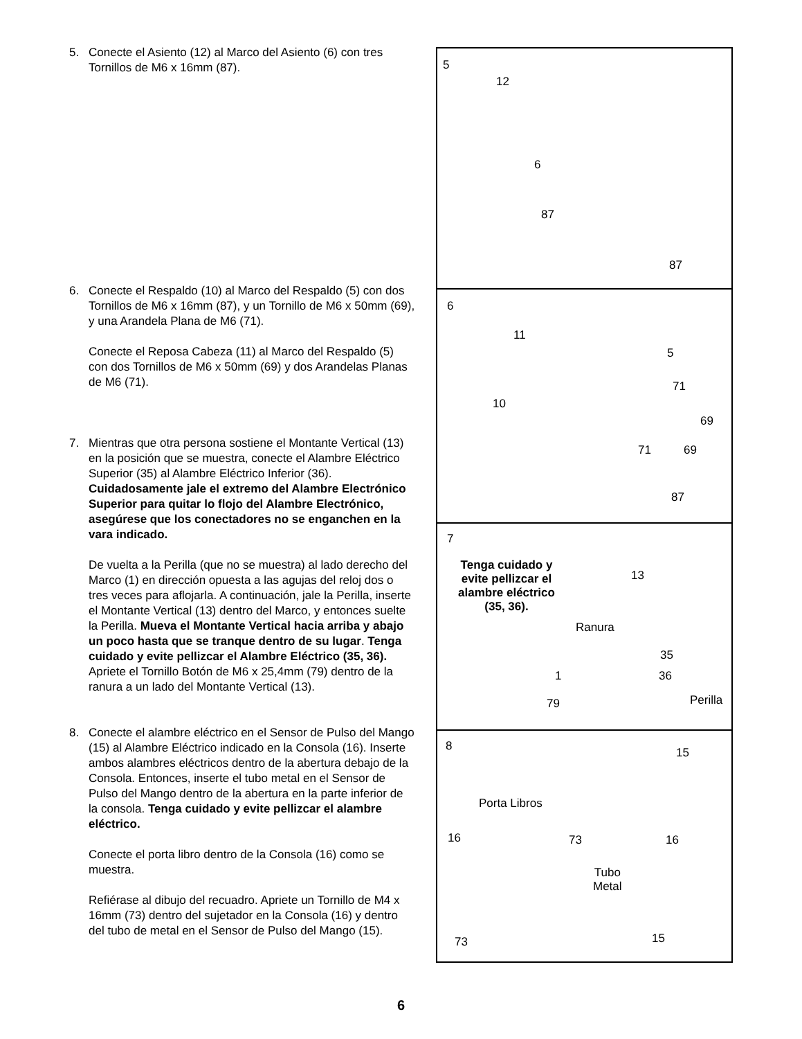5. Conecte el Asiento (12) al Marco del Asiento (6) con tres Tornillos de M6 x 16mm (87).
6. Conecte el Respaldo (10) al Marco del Respaldo (5) con dos Tornillos de M6 x 16mm (87), y un Tornillo de M6 x 50mm (69), y una Arandela Plana de M6 (71).
Conecte el Reposa Cabeza (11) al Marco del Respaldo (5) con dos Tornillos de M6 x 50mm (69) y dos Arandelas Planas de M6 (71).
7. Mientras que otra persona sostiene el Montante Vertical (13) en la posición que se muestra, conecte el Alambre Eléctrico Superior (35) al Alambre Eléctrico Inferior (36). Cuidadosamente jale el extremo del Alambre Electrónico Superior para quitar lo flojo del Alambre Electrónico, asegúrese que los conectadores no se enganchen en la vara indicado.
De vuelta a la Perilla (que no se muestra) al lado derecho del Marco (1) en dirección opuesta a las agujas del reloj dos o tres veces para aflojarla. A continuación, jale la Perilla, inserte el Montante Vertical (13) dentro del Marco, y entonces suelte la Perilla. Mueva el Montante Vertical hacia arriba y abajo un poco hasta que se tranque dentro de su lugar. Tenga cuidado y evite pellizcar el Alambre Eléctrico (35, 36). Apriete el Tornillo Botón de M6 x 25,4mm (79) dentro de la ranura a un lado del Montante Vertical (13).
8. Conecte el alambre eléctrico en el Sensor de Pulso del Mango (15) al Alambre Eléctrico indicado en la Consola (16). Inserte ambos alambres eléctricos dentro de la abertura debajo de la Consola. Entonces, inserte el tubo metal en el Sensor de Pulso del Mango dentro de la abertura en la parte inferior de la consola. Tenga cuidado y evite pellizcar el alambre eléctrico.
Conecte el porta libro dentro de la Consola (16) como se muestra.
Refiérase al dibujo del recuadro. Apriete un Tornillo de M4 x 16mm (73) dentro del sujetador en la Consola (16) y dentro del tubo de metal en el Sensor de Pulso del Mango (15).
5
12
6
87
87
6
11
5
71
10
69
71 69
87
7
Tenga cuidado y evite pellizcar el alambre eléctrico (35, 36).
13
Ranura
35
36 1
79 Perilla
8 15
Porta Libros
16 73 16
Tubo
Metal
73 15
6